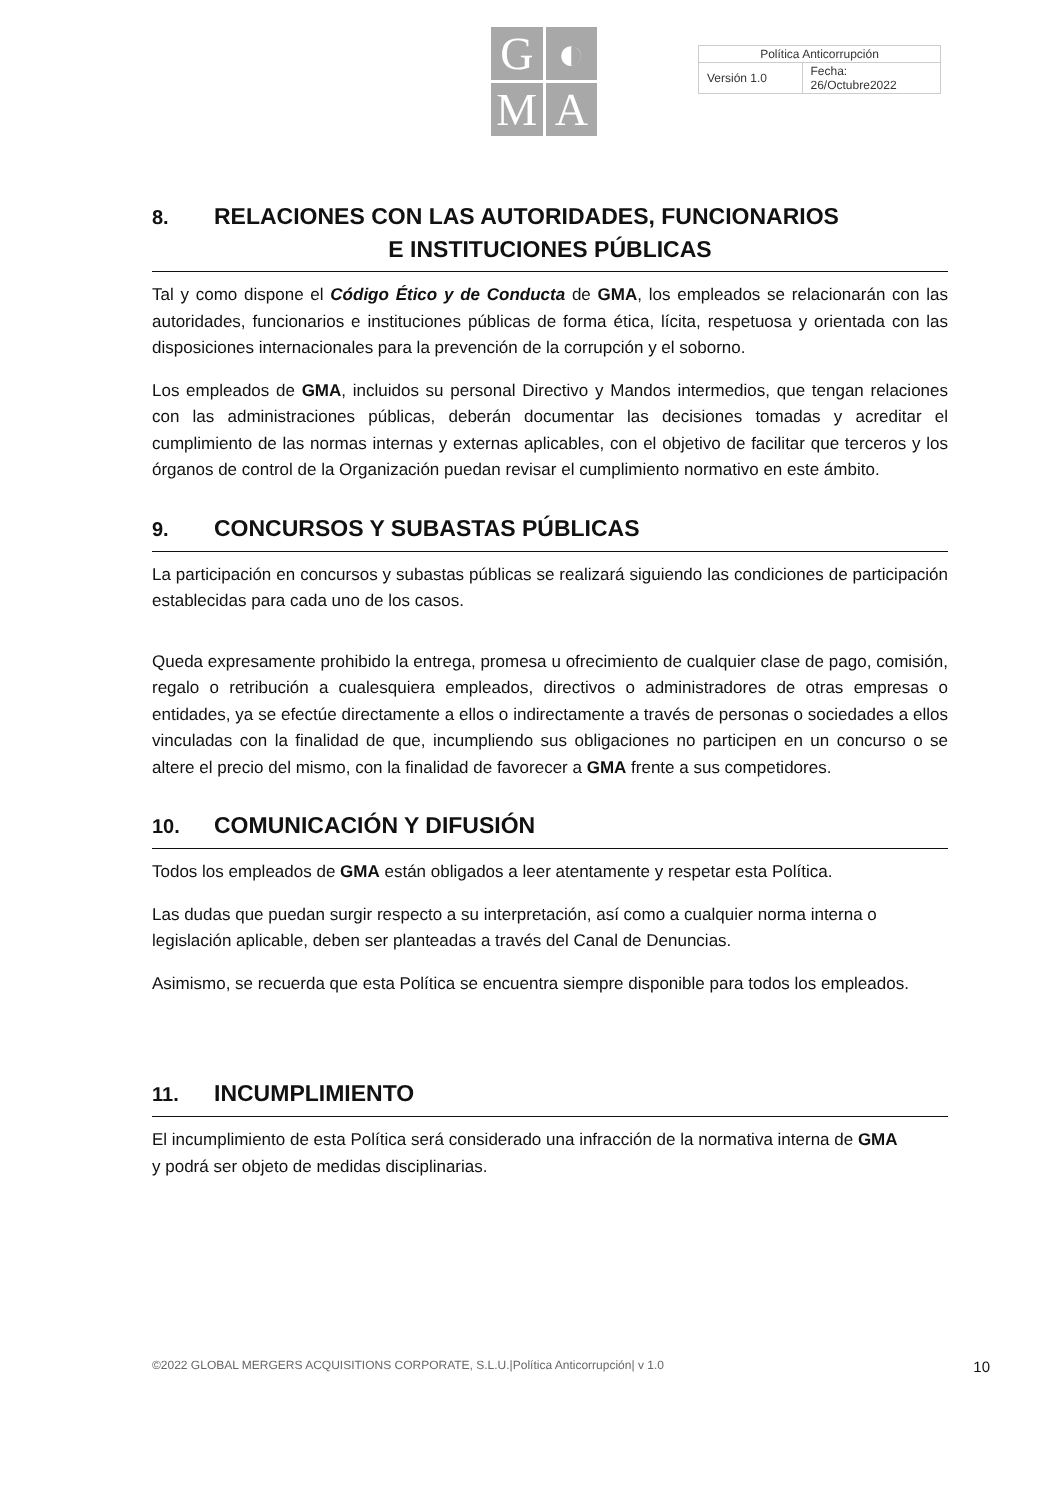G
◐
M
A
| Política Anticorrupción | |
| Versión 1.0 | Fecha: 26/Octubre2022 |
8. RELACIONES CON LAS AUTORIDADES, FUNCIONARIOS
E INSTITUCIONES PÚBLICAS
Tal y como dispone el Código Ético y de Conducta de GMA, los empleados se relacionarán con las autoridades, funcionarios e instituciones públicas de forma ética, lícita, respetuosa y orientada con las disposiciones internacionales para la prevención de la corrupción y el soborno.
Los empleados de GMA, incluidos su personal Directivo y Mandos intermedios, que tengan relaciones con las administraciones públicas, deberán documentar las decisiones tomadas y acreditar el cumplimiento de las normas internas y externas aplicables, con el objetivo de facilitar que terceros y los órganos de control de la Organización puedan revisar el cumplimiento normativo en este ámbito.
9. CONCURSOS Y SUBASTAS PÚBLICAS
La participación en concursos y subastas públicas se realizará siguiendo las condiciones de participación establecidas para cada uno de los casos.
Queda expresamente prohibido la entrega, promesa u ofrecimiento de cualquier clase de pago, comisión, regalo o retribución a cualesquiera empleados, directivos o administradores de otras empresas o entidades, ya se efectúe directamente a ellos o indirectamente a través de personas o sociedades a ellos vinculadas con la finalidad de que, incumpliendo sus obligaciones no participen en un concurso o se altere el precio del mismo, con la finalidad de favorecer a GMA frente a sus competidores.
10. COMUNICACIÓN Y DIFUSIÓN
Todos los empleados de GMA están obligados a leer atentamente y respetar esta Política.
Las dudas que puedan surgir respecto a su interpretación, así como a cualquier norma interna o legislación aplicable, deben ser planteadas a través del Canal de Denuncias.
Asimismo, se recuerda que esta Política se encuentra siempre disponible para todos los empleados.
11. INCUMPLIMIENTO
El incumplimiento de esta Política será considerado una infracción de la normativa interna de GMA
y podrá ser objeto de medidas disciplinarias.
©2022 GLOBAL MERGERS ACQUISITIONS CORPORATE, S.L.U.|Política Anticorrupción| v 1.0 10